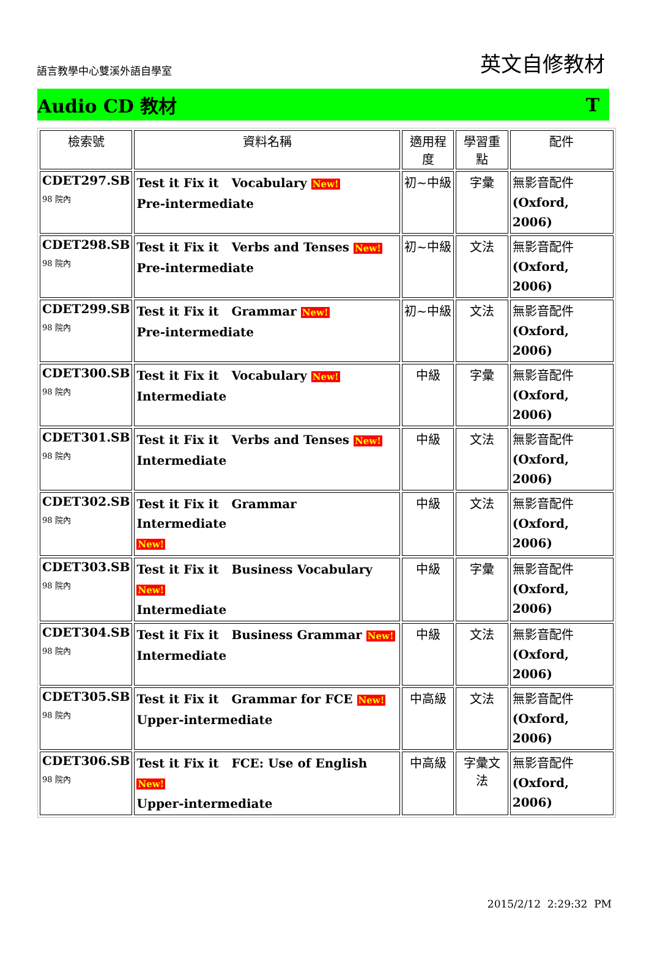語言教學中心雙溪外語自學室
英文自修教材
Audio CD 教材 T
| 檢索號 | 資料名稱 | 適用程度 | 學習重點 | 配件 |
| --- | --- | --- | --- | --- |
| CDET297.SB 98 院內 | Test it Fix it Vocabulary New! Pre-intermediate | 初~中級 | 字彙 | 無影音配件 (Oxford, 2006) |
| CDET298.SB 98 院內 | Test it Fix it Verbs and Tenses New! Pre-intermediate | 初~中級 | 文法 | 無影音配件 (Oxford, 2006) |
| CDET299.SB 98 院內 | Test it Fix it Grammar New! Pre-intermediate | 初~中級 | 文法 | 無影音配件 (Oxford, 2006) |
| CDET300.SB 98 院內 | Test it Fix it Vocabulary New! Intermediate | 中級 | 字彙 | 無影音配件 (Oxford, 2006) |
| CDET301.SB 98 院內 | Test it Fix it Verbs and Tenses New! Intermediate | 中級 | 文法 | 無影音配件 (Oxford, 2006) |
| CDET302.SB 98 院內 | Test it Fix it Grammar Intermediate New! | 中級 | 文法 | 無影音配件 (Oxford, 2006) |
| CDET303.SB 98 院內 | Test it Fix it Business Vocabulary New! Intermediate | 中級 | 字彙 | 無影音配件 (Oxford, 2006) |
| CDET304.SB 98 院內 | Test it Fix it Business Grammar New! Intermediate | 中級 | 文法 | 無影音配件 (Oxford, 2006) |
| CDET305.SB 98 院內 | Test it Fix it Grammar for FCE New! Upper-intermediate | 中高級 | 文法 | 無影音配件 (Oxford, 2006) |
| CDET306.SB 98 院內 | Test it Fix it FCE: Use of English New! Upper-intermediate | 中高級 | 字彙文法 | 無影音配件 (Oxford, 2006) |
2015/2/12 2:29:32 PM